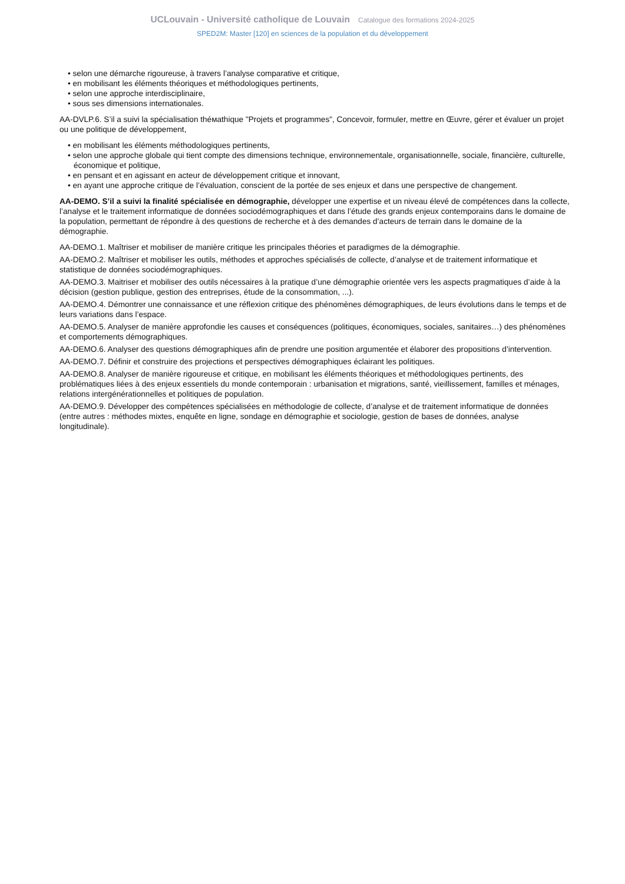UCLouvain - Université catholique de Louvain Catalogue des formations 2024-2025
SPED2M: Master [120] en sciences de la population et du développement
• selon une démarche rigoureuse, à travers l’analyse comparative et critique,
• en mobilisant les éléments théoriques et méthodologiques pertinents,
• selon une approche interdisciplinaire,
• sous ses dimensions internationales.
AA-DVLP.6. S’il a suivi la spécialisation théмathique "Projets et programmes", Concevoir, formuler, mettre en Œuvre, gérer et évaluer un projet ou une politique de développement,
• en mobilisant les éléments méthodologiques pertinents,
• selon une approche globale qui tient compte des dimensions technique, environnementale, organisationnelle, sociale, financière, culturelle, économique et politique,
• en pensant et en agissant en acteur de développement critique et innovant,
• en ayant une approche critique de l’évaluation, conscient de la portée de ses enjeux et dans une perspective de changement.
AA-DEMO. S’il a suivi la finalité spécialisée en démographie, développer une expertise et un niveau élevé de compétences dans la collecte, l’analyse et le traitement informatique de données sociodémographiques et dans l’étude des grands enjeux contemporains dans le domaine de la population, permettant de répondre à des questions de recherche et à des demandes d’acteurs de terrain dans le domaine de la démographie.
AA-DEMO.1. Maîtriser et mobiliser de manière critique les principales théories et paradigmes de la démographie.
AA-DEMO.2. Maîtriser et mobiliser les outils, méthodes et approches spécialisés de collecte, d’analyse et de traitement informatique et statistique de données sociodémographiques.
AA-DEMO.3. Maitriser et mobiliser des outils nécessaires à la pratique d’une démographie orientée vers les aspects pragmatiques d’aide à la décision (gestion publique, gestion des entreprises, étude de la consommation, ...).
AA-DEMO.4. Démontrer une connaissance et une réflexion critique des phénomènes démographiques, de leurs évolutions dans le temps et de leurs variations dans l’espace.
AA-DEMO.5. Analyser de manière approfondie les causes et conséquences (politiques, économiques, sociales, sanitaires…) des phénomènes et comportements démographiques.
AA-DEMO.6. Analyser des questions démographiques afin de prendre une position argumentée et élaborer des propositions d’intervention.
AA-DEMO.7. Définir et construire des projections et perspectives démographiques éclairant les politiques.
AA-DEMO.8. Analyser de manière rigoureuse et critique, en mobilisant les éléments théoriques et méthodologiques pertinents, des problématiques liées à des enjeux essentiels du monde contemporain : urbanisation et migrations, santé, vieillissement, familles et ménages, relations intergénérationnelles et politiques de population.
AA-DEMO.9. Développer des compétences spécialisées en méthodologie de collecte, d’analyse et de traitement informatique de données (entre autres : méthodes mixtes, enquête en ligne, sondage en démographie et sociologie, gestion de bases de données, analyse longitudinale).